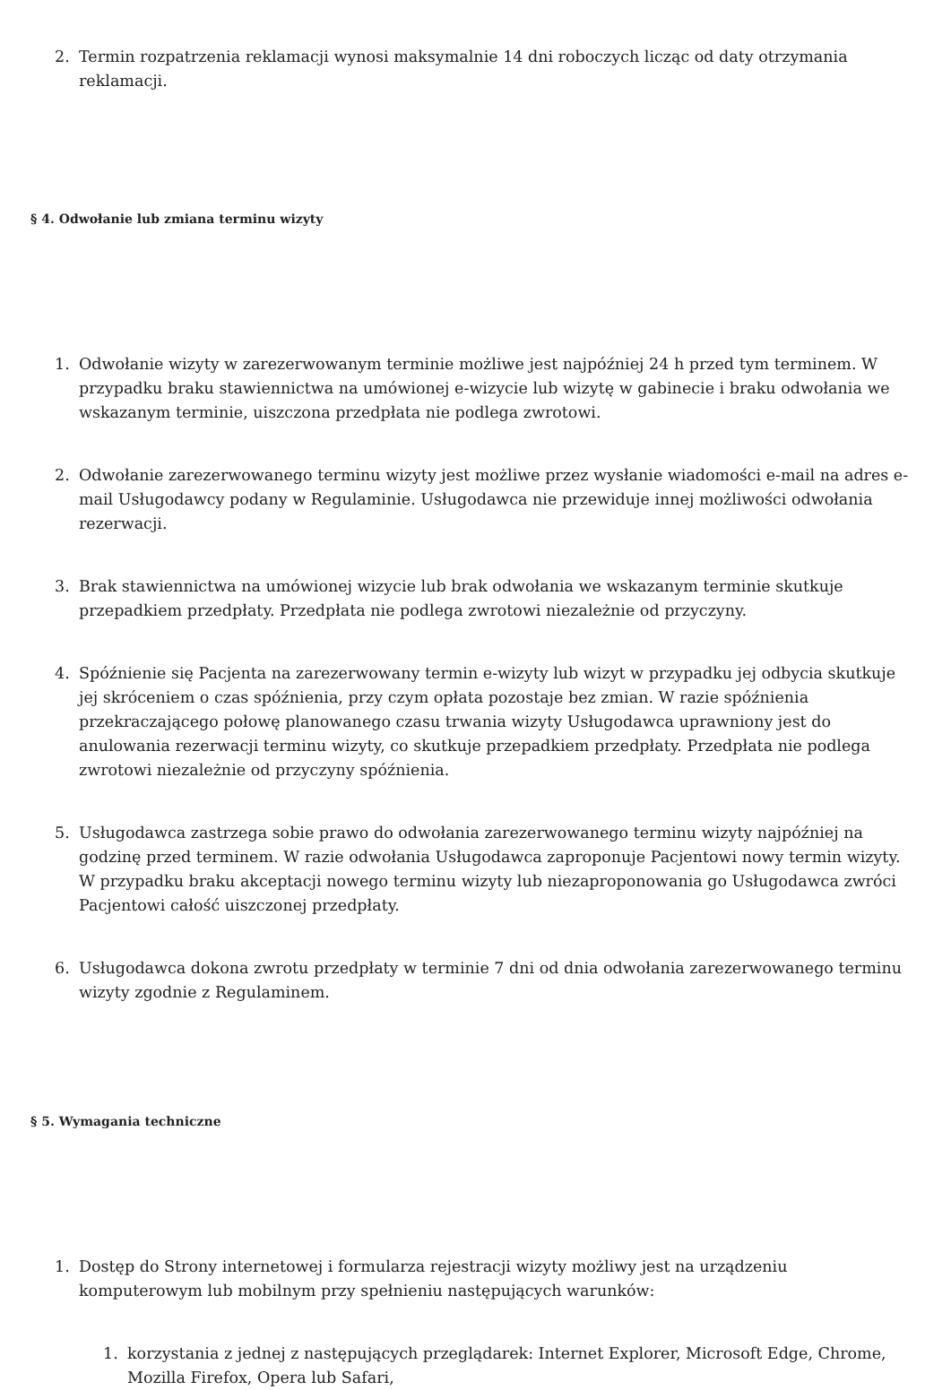2. Termin rozpatrzenia reklamacji wynosi maksymalnie 14 dni roboczych licząc od daty otrzymania reklamacji.
§ 4. Odwołanie lub zmiana terminu wizyty
1. Odwołanie wizyty w zarezerwowanym terminie możliwe jest najpóźniej 24 h przed tym terminem. W przypadku braku stawiennictwa na umówionej e-wizycie lub wizytę w gabinecie i braku odwołania we wskazanym terminie, uiszczona przedpłata nie podlega zwrotowi.
2. Odwołanie zarezerwowanego terminu wizyty jest możliwe przez wysłanie wiadomości e-mail na adres e-mail Usługodawcy podany w Regulaminie. Usługodawca nie przewiduje innej możliwości odwołania rezerwacji.
3. Brak stawiennictwa na umówionej wizycie lub brak odwołania we wskazanym terminie skutkuje przepadkiem przedpłaty. Przedpłata nie podlega zwrotowi niezależnie od przyczyny.
4. Spóźnienie się Pacjenta na zarezerwowany termin e-wizyty lub wizyt w przypadku jej odbycia skutkuje jej skróceniem o czas spóźnienia, przy czym opłata pozostaje bez zmian. W razie spóźnienia przekraczającego połowę planowanego czasu trwania wizyty Usługodawca uprawniony jest do anulowania rezerwacji terminu wizyty, co skutkuje przepadkiem przedpłaty. Przedpłata nie podlega zwrotowi niezależnie od przyczyny spóźnienia.
5. Usługodawca zastrzega sobie prawo do odwołania zarezerwowanego terminu wizyty najpóźniej na godzinę przed terminem. W razie odwołania Usługodawca zaproponuje Pacjentowi nowy termin wizyty. W przypadku braku akceptacji nowego terminu wizyty lub niezaproponowania go Usługodawca zwróci Pacjentowi całość uiszczonej przedpłaty.
6. Usługodawca dokona zwrotu przedpłaty w terminie 7 dni od dnia odwołania zarezerwowanego terminu wizyty zgodnie z Regulaminem.
§ 5. Wymagania techniczne
1. Dostęp do Strony internetowej i formularza rejestracji wizyty możliwy jest na urządzeniu komputerowym lub mobilnym przy spełnieniu następujących warunków:
1. korzystania z jednej z następujących przeglądarek: Internet Explorer, Microsoft Edge, Chrome, Mozilla Firefox, Opera lub Safari,